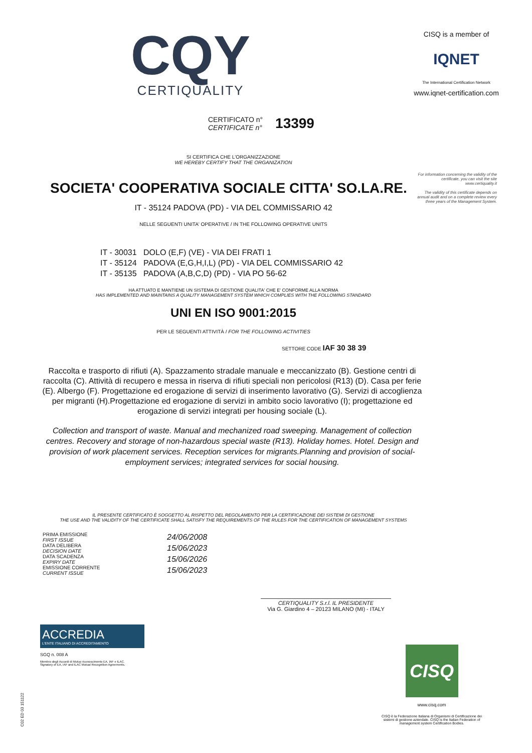CQY
CERTIQUALITY
CISQ is a member of
IQNET
The International Certification Network
www.iqnet-certification.com
CERTIFICATO n°
CERTIFICATE n°
13399
For information concerning the validity of the certificate, you can visit the site www.certiquality.it
The validity of this certificate depends on annual audit and on a complete review every three years of the Management System.
SI CERTIFICA CHE L'ORGANIZZAZIONE
WE HEREBY CERTIFY THAT THE ORGANIZATION
SOCIETA' COOPERATIVA SOCIALE CITTA' SO.LA.RE.
IT - 35124 PADOVA (PD) - VIA DEL COMMISSARIO 42
NELLE SEGUENTI UNITA' OPERATIVE / IN THE FOLLOWING OPERATIVE UNITS
IT - 30031 DOLO (E,F) (VE) - VIA DEI FRATI 1
IT - 35124 PADOVA (E,G,H,I,L) (PD) - VIA DEL COMMISSARIO 42
IT - 35135 PADOVA (A,B,C,D) (PD) - VIA PO 56-62
HA ATTUATO E MANTIENE UN SISTEMA DI GESTIONE QUALITA' CHE E' CONFORME ALLA NORMA
HAS IMPLEMENTED AND MAINTAINS A QUALITY MANAGEMENT SYSTEM WHICH COMPLIES WITH THE FOLLOWING STANDARD
UNI EN ISO 9001:2015
PER LE SEGUENTI ATTIVITÀ / FOR THE FOLLOWING ACTIVITIES
SETTORE CODE IAF 30 38 39
Raccolta e trasporto di rifiuti (A). Spazzamento stradale manuale e meccanizzato (B). Gestione centri di raccolta (C). Attività di recupero e messa in riserva di rifiuti speciali non pericolosi (R13) (D). Casa per ferie (E). Albergo (F). Progettazione ed erogazione di servizi di inserimento lavorativo (G). Servizi di accoglienza per migranti (H).Progettazione ed erogazione di servizi in ambito socio lavorativo (I); progettazione ed erogazione di servizi integrati per housing sociale (L).
Collection and transport of waste. Manual and mechanized road sweeping. Management of collection centres. Recovery and storage of non-hazardous special waste (R13). Holiday homes. Hotel. Design and provision of work placement services. Reception services for migrants.Planning and provision of social-employment services; integrated services for social housing.
IL PRESENTE CERTIFICATO È SOGGETTO AL RISPETTO DEL REGOLAMENTO PER LA CERTIFICAZIONE DEI SISTEMI DI GESTIONE
THE USE AND THE VALIDITY OF THE CERTIFICATE SHALL SATISFY THE REQUIREMENTS OF THE RULES FOR THE CERTIFICATION OF MANAGEMENT SYSTEMS
PRIMA EMISSIONE
FIRST ISSUE
DATA DELIBERA
DECISION DATE
DATA SCADENZA
EXPIRY DATE
EMISSIONE CORRENTE
CURRENT ISSUE
24/06/2008
15/06/2023
15/06/2026
15/06/2023
CERTIQUALITY S.r.l. IL PRESIDENTE
Via G. Giardino 4 – 20123 MILANO (MI) - ITALY
ACCREDIA
L'ENTE ITALIANO DI ACCREDITAMENTO
SGQ n. 008 A
Membro degli Accordi di Mutuo riconoscimento EA, IAF e ILAC.
Signatory of EA, IAF and ILAC Mutual Recognition Agreements.
CISQ
www.cisq.com
CISQ è la Federazione Italiana di Organismi di Certificazione dei sistemi di gestione aziendale. CISQ is the Italian Federation of management system Certification Bodies.
C02 ED 03 151122